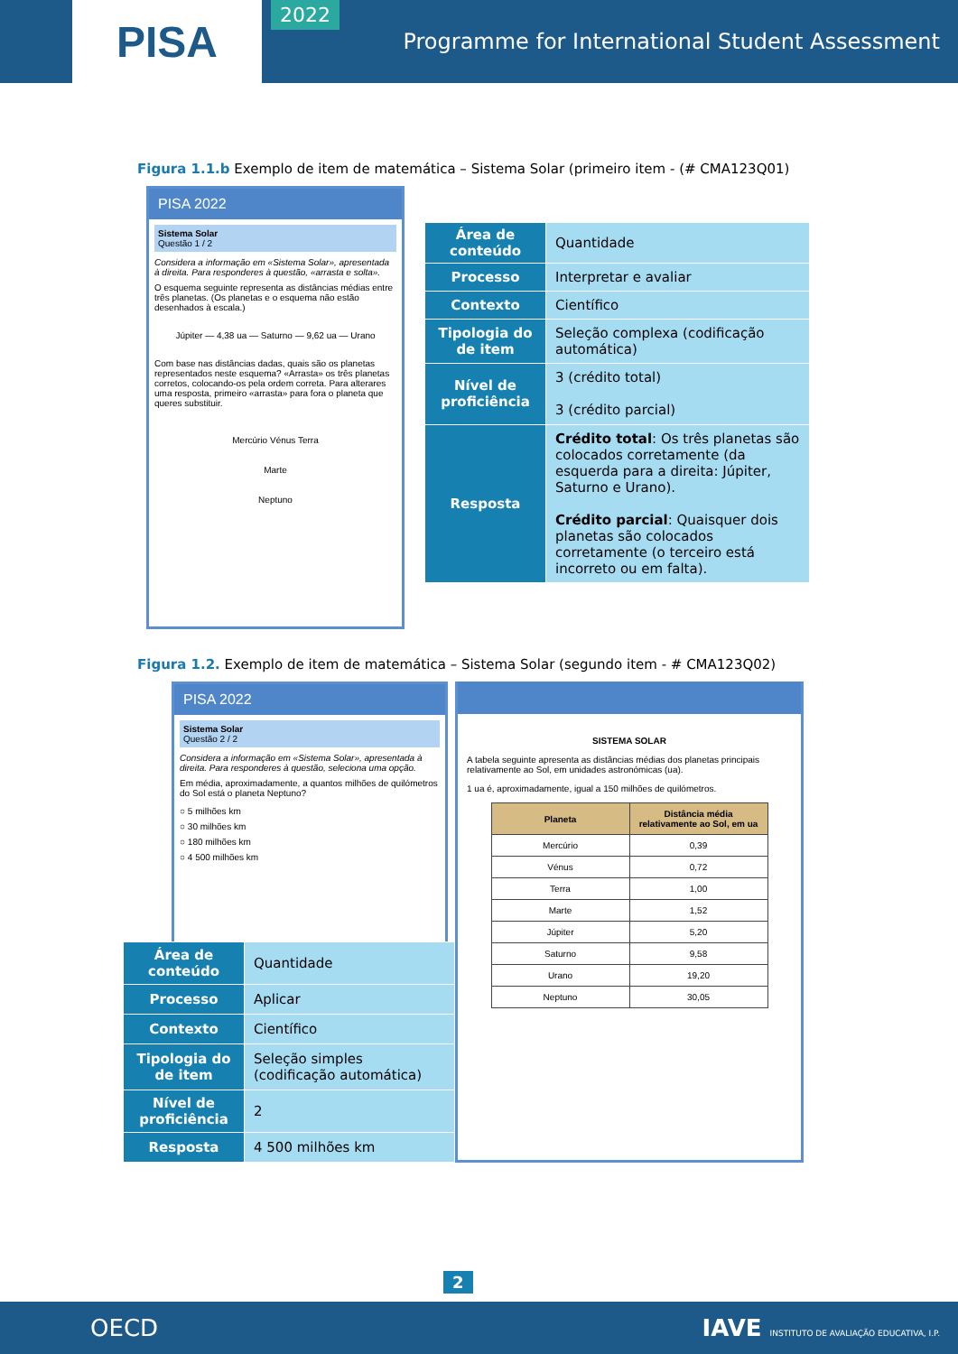PISA
2022
Programme for International Student Assessment
Figura 1.1.b Exemplo de item de matemática – Sistema Solar (primeiro item - (# CMA123Q01)
PISA 2022
Sistema Solar
Questão 1 / 2
Considera a informação em «Sistema Solar», apresentada à direita. Para responderes à questão, «arrasta e solta».
O esquema seguinte representa as distâncias médias entre três planetas. (Os planetas e o esquema não estão desenhados à escala.)
Júpiter — 4,38 ua — Saturno — 9,62 ua — Urano
Com base nas distâncias dadas, quais são os planetas representados neste esquema? «Arrasta» os três planetas corretos, colocando-os pela ordem correta. Para alterares uma resposta, primeiro «arrasta» para fora o planeta que queres substituir.
Mercúrio Vénus Terra
Marte
Neptuno
| Área de conteúdo | Quantidade |
| Processo | Interpretar e avaliar |
| Contexto | Científico |
| Tipologia do de item | Seleção complexa (codificação automática) |
| Nível de proficiência | 3 (crédito total) 3 (crédito parcial) |
| Resposta | Crédito total : Os três planetas são colocados corretamente (da esquerda para a direita: Júpiter, Saturno e Urano). Crédito parcial : Quaisquer dois planetas são colocados corretamente (o terceiro está incorreto ou em falta). |
Figura 1.2. Exemplo de item de matemática – Sistema Solar (segundo item - # CMA123Q02)
PISA 2022
Sistema Solar
Questão 2 / 2
Considera a informação em «Sistema Solar», apresentada à direita. Para responderes à questão, seleciona uma opção.
Em média, aproximadamente, a quantos milhões de quilómetros do Sol está o planeta Neptuno?
○ 5 milhões km
○ 30 milhões km
○ 180 milhões km
○ 4 500 milhões km
| Área de conteúdo | Quantidade |
| Processo | Aplicar |
| Contexto | Científico |
| Tipologia do de item | Seleção simples (codificação automática) |
| Nível de proficiência | 2 |
| Resposta | 4 500 milhões km |
SISTEMA SOLAR
A tabela seguinte apresenta as distâncias médias dos planetas principais relativamente ao Sol, em unidades astronómicas (ua).
1 ua é, aproximadamente, igual a 150 milhões de quilómetros.
| Planeta | Distância média relativamente ao Sol, em ua |
| --- | --- |
| Mercúrio | 0,39 |
| Vénus | 0,72 |
| Terra | 1,00 |
| Marte | 1,52 |
| Júpiter | 5,20 |
| Saturno | 9,58 |
| Urano | 19,20 |
| Neptuno | 30,05 |
2
OECD IAVE INSTITUTO DE AVALIAÇÃO EDUCATIVA, I.P.